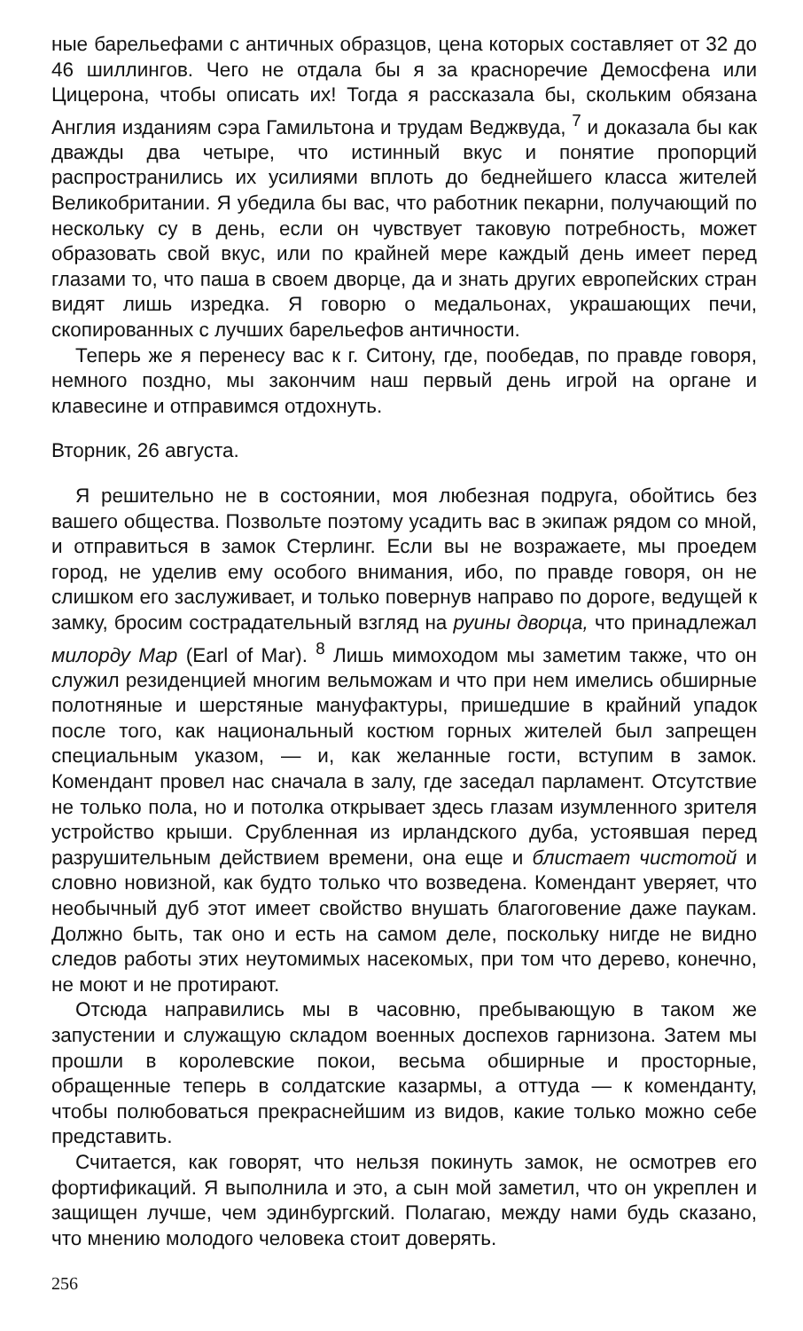ные барельефами с античных образцов, цена которых составляет от 32 до 46 шиллингов. Чего не отдала бы я за красноречие Демосфена или Цицерона, чтобы описать их! Тогда я рассказала бы, скольким обязана Англия изданиям сэра Гамильтона и трудам Веджвуда, <sup>7</sup> и доказала бы как дважды два четыре, что истинный вкус и понятие пропорций распространились их усилиями вплоть до беднейшего класса жителей Великобритании. Я убедила бы вас, что работник пекарни, получающий по нескольку су в день, если он чувствует таковую потребность, может образовать свой вкус, или по крайней мере каждый день имеет перед глазами то, что паша в своем дворце, да и знать других европейских стран видят лишь изредка. Я говорю о медальонах, украшающих печи, скопированных с лучших барельефов античности.
Теперь же я перенесу вас к г. Ситону, где, пообедав, по правде говоря, немного поздно, мы закончим наш первый день игрой на органе и клавесине и отправимся отдохнуть.
Вторник, 26 августа.
Я решительно не в состоянии, моя любезная подруга, обойтись без вашего общества. Позвольте поэтому усадить вас в экипаж рядом со мной, и отправиться в замок Стерлинг. Если вы не возражаете, мы проедем город, не уделив ему особого внимания, ибо, по правде говоря, он не слишком его заслуживает, и только повернув направо по дороге, ведущей к замку, бросим сострадательный взгляд на руины дворца, что принадлежал милорду Мар (Earl of Mar). <sup>8</sup> Лишь мимоходом мы заметим также, что он служил резиденцией многим вельможам и что при нем имелись обширные полотняные и шерстяные мануфактуры, пришедшие в крайний упадок после того, как национальный костюм горных жителей был запрещен специальным указом, — и, как желанные гости, вступим в замок. Комендант провел нас сначала в залу, где заседал парламент. Отсутствие не только пола, но и потолка открывает здесь глазам изумленного зрителя устройство крыши. Срубленная из ирландского дуба, устоявшая перед разрушительным действием времени, она еще и блистает чистотой и словно новизной, как будто только что возведена. Комендант уверяет, что необычный дуб этот имеет свойство внушать благоговение даже паукам. Должно быть, так оно и есть на самом деле, поскольку нигде не видно следов работы этих неутомимых насекомых, при том что дерево, конечно, не моют и не протирают.
Отсюда направились мы в часовню, пребывающую в таком же запустении и служащую складом военных доспехов гарнизона. Затем мы прошли в королевские покои, весьма обширные и просторные, обращенные теперь в солдатские казармы, а оттуда — к коменданту, чтобы полюбоваться прекраснейшим из видов, какие только можно себе представить.
Считается, как говорят, что нельзя покинуть замок, не осмотрев его фортификаций. Я выполнила и это, а сын мой заметил, что он укреплен и защищен лучше, чем эдинбургский. Полагаю, между нами будь сказано, что мнению молодого человека стоит доверять.
256